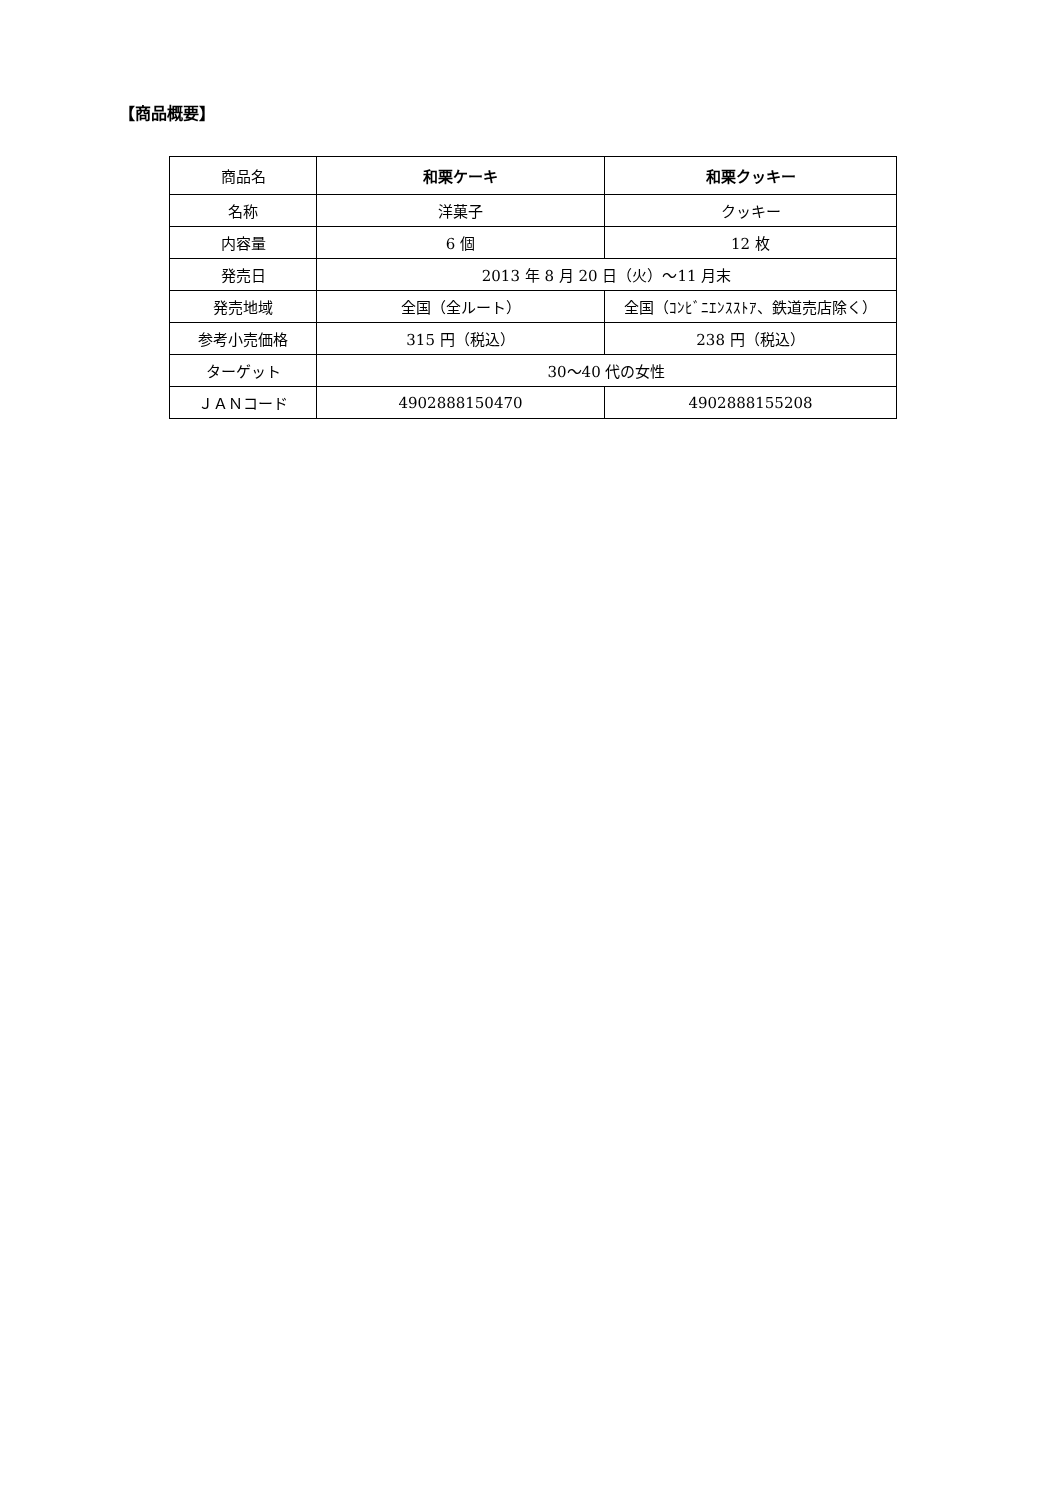【商品概要】
| 商品名 | 和栗ケーキ | 和栗クッキー |
| 名称 | 洋菓子 | クッキー |
| 内容量 | 6 個 | 12 枚 |
| 発売日 | 2013 年 8 月 20 日（火）〜11 月末 | |
| 発売地域 | 全国（全ルート） | 全国（ｺﾝﾋﾞﾆｴﾝｽｽﾄｱ、鉄道売店除く） |
| 参考小売価格 | 315 円（税込） | 238 円（税込） |
| ターゲット | 30〜40 代の女性 | |
| ＪＡＮコード | 4902888150470 | 4902888155208 |